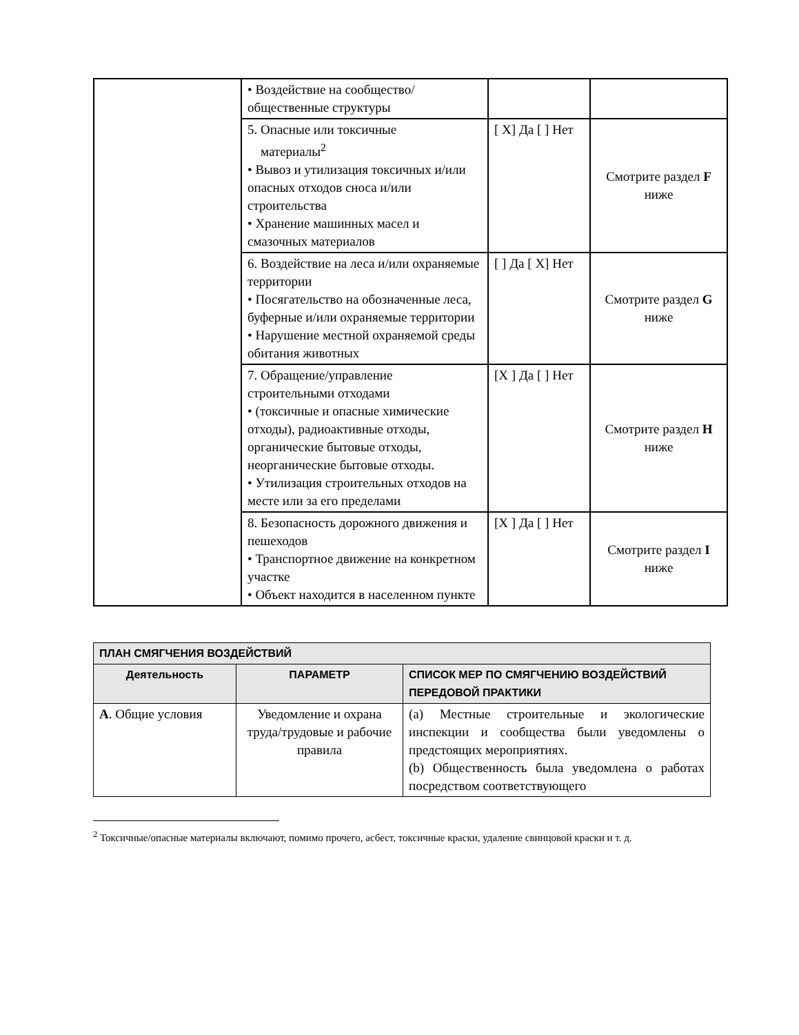| | • Воздействие на сообщество/общественные структуры | | |
| | 5. Опасные или токсичные материалы<sup>2</sup> • Вывоз и утилизация токсичных и/или опасных отходов сноса и/или строительства • Хранение машинных масел и смазочных материалов | [ X] Да [ ] Нет | Смотрите раздел F ниже |
| | 6. Воздействие на леса и/или охраняемые территории • Посягательство на обозначенные леса, буферные и/или охраняемые территории • Нарушение местной охраняемой среды обитания животных | [ ] Да [ X] Нет | Смотрите раздел G ниже |
| | 7. Обращение/управление строительными отходами • (токсичные и опасные химические отходы), радиоактивные отходы, органические бытовые отходы, неорганические бытовые отходы. • Утилизация строительных отходов на месте или за его пределами | [X ] Да [ ] Нет | Смотрите раздел H ниже |
| | 8. Безопасность дорожного движения и пешеходов • Транспортное движение на конкретном участке • Объект находится в населенном пункте | [X ] Да [ ] Нет | Смотрите раздел I ниже |
| ПЛАН СМЯГЧЕНИЯ ВОЗДЕЙСТВИЙ | | |
| --- | --- | --- |
| Деятельность | ПАРАМЕТР | СПИСОК МЕР ПО СМЯГЧЕНИЮ ВОЗДЕЙСТВИЙ ПЕРЕДОВОЙ ПРАКТИКИ |
| A . Общие условия | Уведомление и охрана труда/трудовые и рабочие правила | (a) Местные строительные и экологические инспекции и сообщества были уведомлены о предстоящих мероприятиях. (b) Общественность была уведомлена о работах посредством соответствующего |
<sup>2</sup> Токсичные/опасные материалы включают, помимо прочего, асбест, токсичные краски, удаление свинцовой краски и т. д.